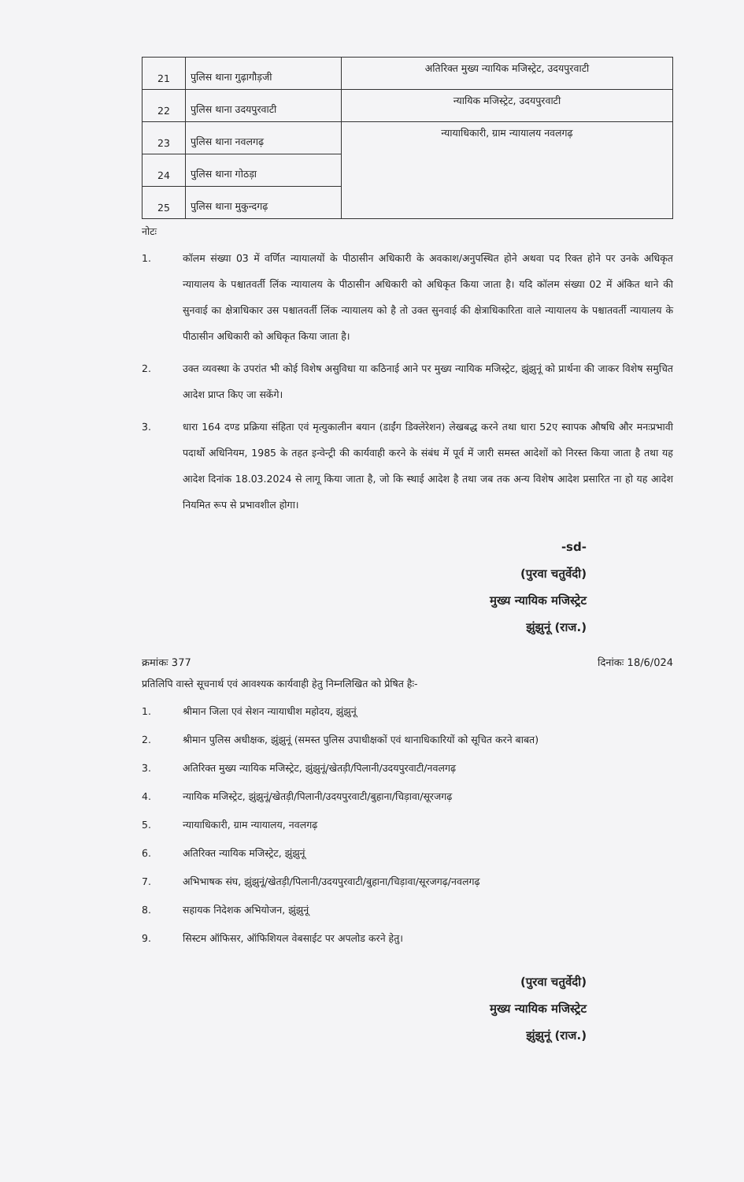| 21 | पुलिस थाना गुढ़ागौड़जी | अतिरिक्त मुख्य न्यायिक मजिस्ट्रेट, उदयपुरवाटी |
| 22 | पुलिस थाना उदयपुरवाटी | न्यायिक मजिस्ट्रेट, उदयपुरवाटी |
| 23 | पुलिस थाना नवलगढ़ | न्यायाधिकारी, ग्राम न्यायालय नवलगढ़ |
| 24 | पुलिस थाना गोठड़ा | |
| 25 | पुलिस थाना मुकुन्दगढ़ | |
नोटः
1. कॉलम संख्या 03 में वर्णित न्यायालयों के पीठासीन अधिकारी के अवकाश/अनुपस्थित होने अथवा पद रिक्त होने पर उनके अधिकृत न्यायालय के पश्चातवर्ती लिंक न्यायालय के पीठासीन अधिकारी को अधिकृत किया जाता है। यदि कॉलम संख्या 02 में अंकित थाने की सुनवाई का क्षेत्राधिकार उस पश्चातवर्ती लिंक न्यायालय को है तो उक्त सुनवाई की क्षेत्राधिकारिता वाले न्यायालय के पश्चातवर्ती न्यायालय के पीठासीन अधिकारी को अधिकृत किया जाता है।
2. उक्त व्यवस्था के उपरांत भी कोई विशेष असुविधा या कठिनाई आने पर मुख्य न्यायिक मजिस्ट्रेट, झुंझुनूं को प्रार्थना की जाकर विशेष समुचित आदेश प्राप्त किए जा सकेंगे।
3. धारा 164 दण्ड प्रक्रिया संहिता एवं मृत्युकालीन बयान (डाईंग डिक्लेरेशन) लेखबद्ध करने तथा धारा 52ए स्वापक औषधि और मनःप्रभावी पदार्थो अधिनियम, 1985 के तहत इन्वेन्ट्री की कार्यवाही करने के संबंध में पूर्व में जारी समस्त आदेशों को निरस्त किया जाता है तथा यह आदेश दिनांक 18.03.2024 से लागू किया जाता है, जो कि स्थाई आदेश है तथा जब तक अन्य विशेष आदेश प्रसारित ना हो यह आदेश नियमित रूप से प्रभावशील होगा।
-sd-
(पुरवा चतुर्वेदी)
मुख्य न्यायिक मजिस्ट्रेट
झुंझुनूं (राज.)
क्रमांकः 377 दिनांकः 18/6/024
प्रतिलिपि वास्ते सूचनार्थ एवं आवश्यक कार्यवाही हेतु निम्नलिखित को प्रेषित हैः-
1. श्रीमान जिला एवं सेशन न्यायाधीश महोदय, झुंझुनूं
2. श्रीमान पुलिस अधीक्षक, झुंझुनूं (समस्त पुलिस उपाधीक्षकों एवं थानाधिकारियों को सूचित करने बाबत)
3. अतिरिक्त मुख्य न्यायिक मजिस्ट्रेट, झुंझुनूं/खेतड़ी/पिलानी/उदयपुरवाटी/नवलगढ़
4. न्यायिक मजिस्ट्रेट, झुंझुनूं/खेतड़ी/पिलानी/उदयपुरवाटी/बुहाना/चिड़ावा/सूरजगढ़
5. न्यायाधिकारी, ग्राम न्यायालय, नवलगढ़
6. अतिरिक्त न्यायिक मजिस्ट्रेट, झुंझुनूं
7. अभिभाषक संघ, झुंझुनूं/खेतड़ी/पिलानी/उदयपुरवाटी/बुहाना/चिड़ावा/सूरजगढ़/नवलगढ़
8. सहायक निदेशक अभियोजन, झुंझुनूं
9. सिस्टम ऑफिसर, ऑफिशियल वेबसाईट पर अपलोड करने हेतु।
(पुरवा चतुर्वेदी)
मुख्य न्यायिक मजिस्ट्रेट
झुंझुनूं (राज.)